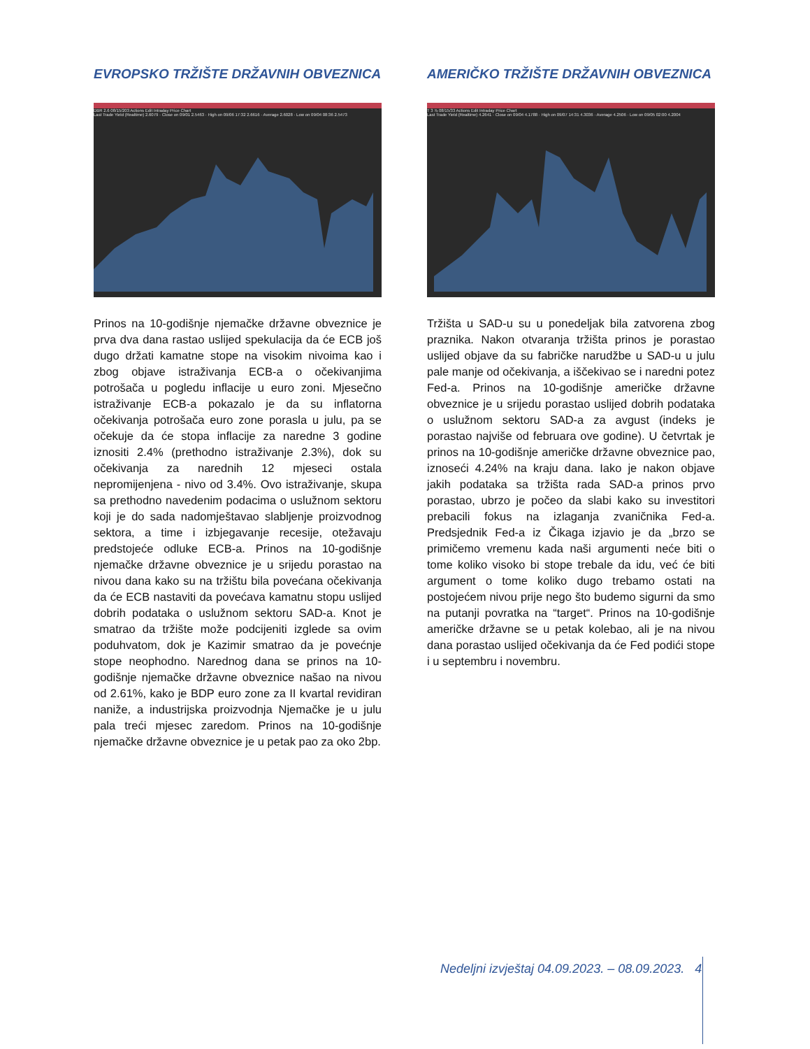EVROPSKO TRŽIŠTE DRŽAVNIH OBVEZNICA
DBR 2.6 08/15/203 Actions Edit Intraday Price Chart
Last Trade Yield (Realtime) 2.6079 · Close on 09/01 2.5463 · High on 09/06 17:32 2.6616 · Average 2.6028 · Low on 09/04 08:36 2.5473
Prinos na 10-godišnje njemačke državne obveznice je prva dva dana rastao uslijed spekulacija da će ECB još dugo držati kamatne stope na visokim nivoima kao i zbog objave istraživanja ECB-a o očekivanjima potrošača u pogledu inflacije u euro zoni. Mjesečno istraživanje ECB-a pokazalo je da su inflatorna očekivanja potrošača euro zone porasla u julu, pa se očekuje da će stopa inflacije za naredne 3 godine iznositi 2.4% (prethodno istraživanje 2.3%), dok su očekivanja za narednih 12 mjeseci ostala nepromijenjena - nivo od 3.4%. Ovo istraživanje, skupa sa prethodno navedenim podacima o uslužnom sektoru koji je do sada nadomještavao slabljenje proizvodnog sektora, a time i izbjegavanje recesije, otežavaju predstojeće odluke ECB-a. Prinos na 10-godišnje njemačke državne obveznice je u srijedu porastao na nivou dana kako su na tržištu bila povećana očekivanja da će ECB nastaviti da povećava kamatnu stopu uslijed dobrih podataka o uslužnom sektoru SAD-a. Knot je smatrao da tržište može podcijeniti izglede sa ovim poduhvatom, dok je Kazimir smatrao da je povećnje stope neophodno. Narednog dana se prinos na 10-godišnje njemačke državne obveznice našao na nivou od 2.61%, kako je BDP euro zone za II kvartal revidiran naniže, a industrijska proizvodnja Njemačke je u julu pala treći mjesec zaredom. Prinos na 10-godišnje njemačke državne obveznice je u petak pao za oko 2bp.
AMERIČKO TRŽIŠTE DRŽAVNIH OBVEZNICA
T 3 ⅞ 08/15/33 Actions Edit Intraday Price Chart
Last Trade Yield (Realtime) 4.2641 · Close on 09/04 4.1788 · High on 09/07 14:31 4.3036 · Average 4.2506 · Low on 09/05 02:00 4.2004
Tržišta u SAD-u su u ponedeljak bila zatvorena zbog praznika. Nakon otvaranja tržišta prinos je porastao uslijed objave da su fabričke narudžbe u SAD-u u julu pale manje od očekivanja, a iščekivao se i naredni potez Fed-a. Prinos na 10-godišnje američke državne obveznice je u srijedu porastao uslijed dobrih podataka o uslužnom sektoru SAD-a za avgust (indeks je porastao najviše od februara ove godine). U četvrtak je prinos na 10-godišnje američke državne obveznice pao, iznoseći 4.24% na kraju dana. Iako je nakon objave jakih podataka sa tržišta rada SAD-a prinos prvo porastao, ubrzo je počeo da slabi kako su investitori prebacili fokus na izlaganja zvaničnika Fed-a. Predsjednik Fed-a iz Čikaga izjavio je da „brzo se primičemo vremenu kada naši argumenti neće biti o tome koliko visoko bi stope trebale da idu, već će biti argument o tome koliko dugo trebamo ostati na postojećem nivou prije nego što budemo sigurni da smo na putanji povratka na “target“. Prinos na 10-godišnje američke državne se u petak kolebao, ali je na nivou dana porastao uslijed očekivanja da će Fed podići stope i u septembru i novembru.
Nedeljni izvještaj 04.09.2023. – 08.09.2023. 4